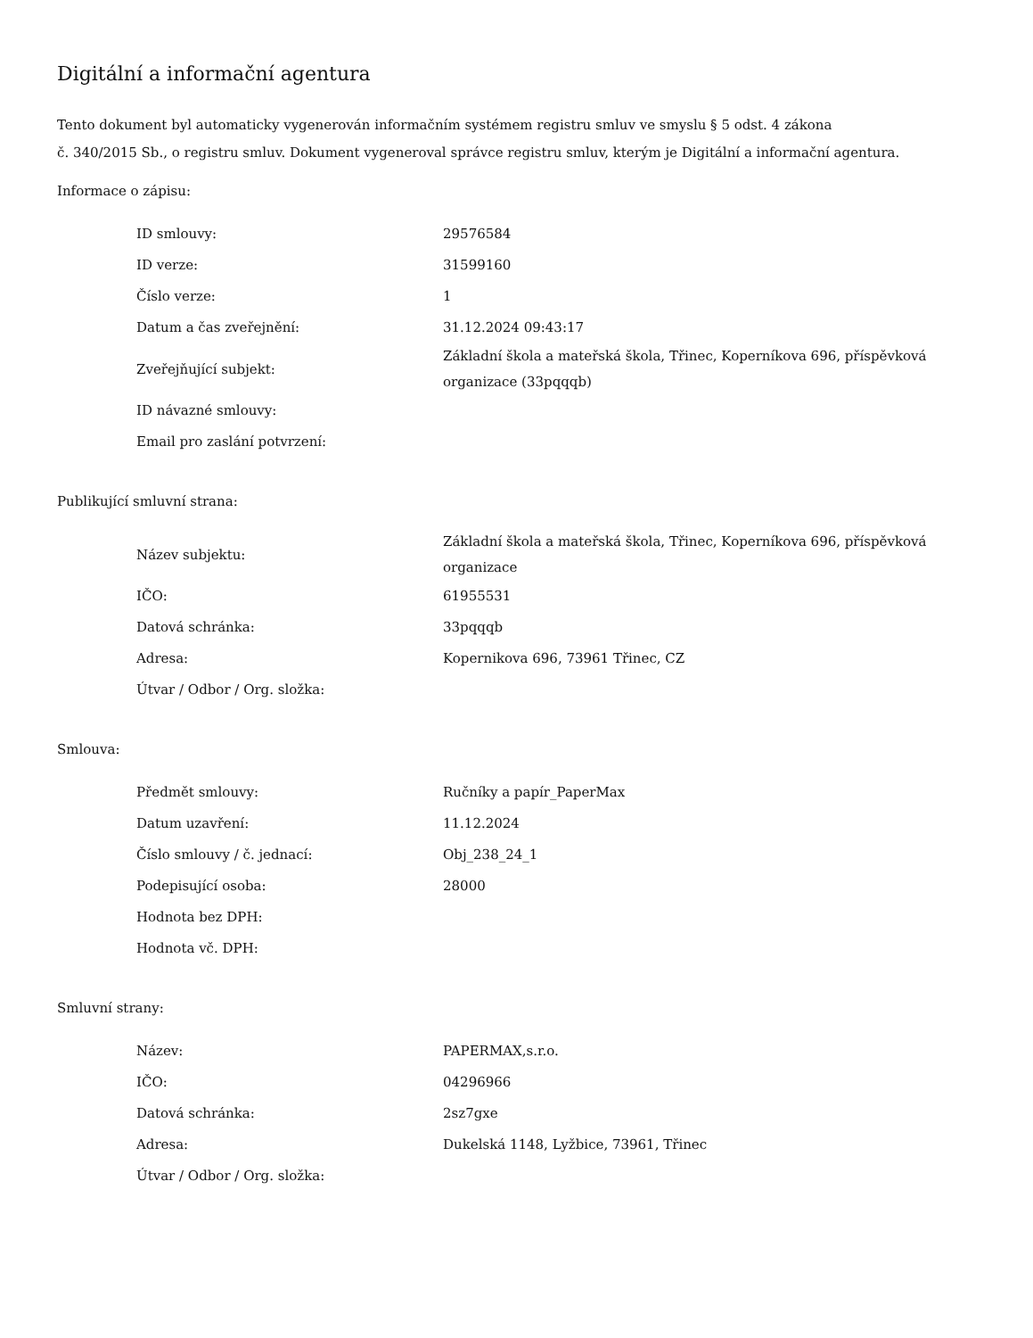Digitální a informační agentura
Tento dokument byl automaticky vygenerován informačním systémem registru smluv ve smyslu § 5 odst. 4 zákona
č. 340/2015 Sb., o registru smluv. Dokument vygeneroval správce registru smluv, kterým je Digitální a informační agentura.
Informace o zápisu:
| ID smlouvy: | 29576584 |
| ID verze: | 31599160 |
| Číslo verze: | 1 |
| Datum a čas zveřejnění: | 31.12.2024 09:43:17 |
| Zveřejňující subjekt: | Základní škola a mateřská škola, Třinec, Koperníkova 696, příspěvková organizace (33pqqqb) |
| ID návazné smlouvy: | |
| Email pro zaslání potvrzení: | |
Publikující smluvní strana:
| Název subjektu: | Základní škola a mateřská škola, Třinec, Koperníkova 696, příspěvková organizace |
| IČO: | 61955531 |
| Datová schránka: | 33pqqqb |
| Adresa: | Kopernikova 696, 73961 Třinec, CZ |
| Útvar / Odbor / Org. složka: | |
Smlouva:
| Předmět smlouvy: | Ručníky a papír_PaperMax |
| Datum uzavření: | 11.12.2024 |
| Číslo smlouvy / č. jednací: | Obj_238_24_1 |
| Podepisující osoba: | 28000 |
| Hodnota bez DPH: | |
| Hodnota vč. DPH: | |
Smluvní strany:
| Název: | PAPERMAX,s.r.o. |
| IČO: | 04296966 |
| Datová schránka: | 2sz7gxe |
| Adresa: | Dukelská 1148, Lyžbice, 73961, Třinec |
| Útvar / Odbor / Org. složka: | |